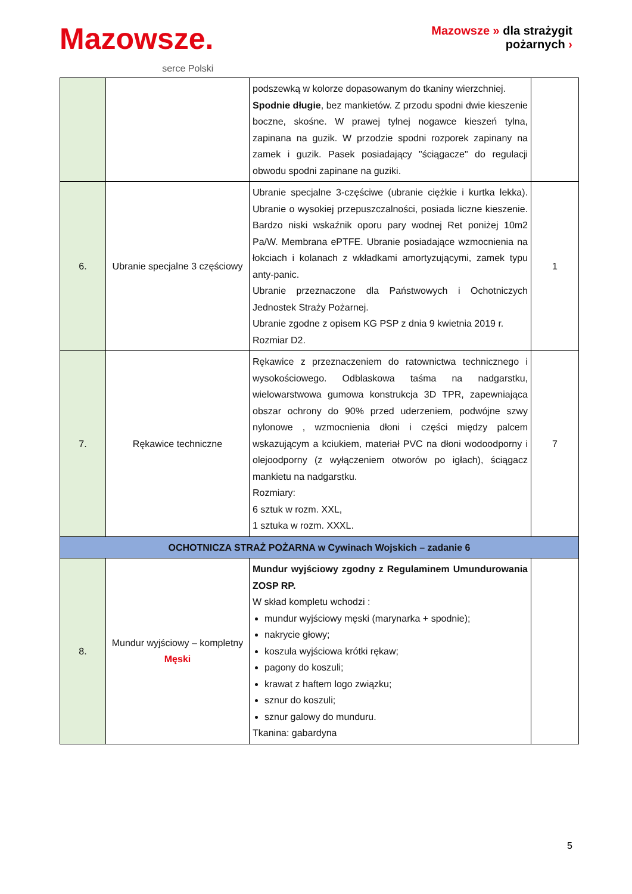Mazowsze.
serce Polski
Mazowsze » dla strażygit
pożarnych ›
| | | podszewką w kolorze dopasowanym do tkaniny wierzchniej. Spodnie długie , bez mankietów. Z przodu spodni dwie kieszenie boczne, skośne. W prawej tylnej nogawce kieszeń tylna, zapinana na guzik. W przodzie spodni rozporek zapinany na zamek i guzik. Pasek posiadający "ściągacze" do regulacji obwodu spodni zapinane na guziki. | |
| 6. | Ubranie specjalne 3 częściowy | Ubranie specjalne 3-częściwe (ubranie ciężkie i kurtka lekka). Ubranie o wysokiej przepuszczalności, posiada liczne kieszenie. Bardzo niski wskaźnik oporu pary wodnej Ret poniżej 10m2 Pa/W. Membrana ePTFE. Ubranie posiadające wzmocnienia na łokciach i kolanach z wkładkami amortyzującymi, zamek typu anty-panic. Ubranie przeznaczone dla Państwowych i Ochotniczych Jednostek Straży Pożarnej. Ubranie zgodne z opisem KG PSP z dnia 9 kwietnia 2019 r. Rozmiar D2. | 1 |
| 7. | Rękawice techniczne | Rękawice z przeznaczeniem do ratownictwa technicznego i wysokościowego. Odblaskowa taśma na nadgarstku, wielowarstwowa gumowa konstrukcja 3D TPR, zapewniająca obszar ochrony do 90% przed uderzeniem, podwójne szwy nylonowe , wzmocnienia dłoni i części między palcem wskazującym a kciukiem, materiał PVC na dłoni wodoodporny i olejoodporny (z wyłączeniem otworów po igłach), ściągacz mankietu na nadgarstku. Rozmiary: 6 sztuk w rozm. XXL, 1 sztuka w rozm. XXXL. | 7 |
| OCHOTNICZA STRAŻ POŻARNA w Cywinach Wojskich – zadanie 6 | | | |
| 8. | Mundur wyjściowy – kompletny Męski | Mundur wyjściowy zgodny z Regulaminem Umundurowania ZOSP RP. W skład kompletu wchodzi : mundur wyjściowy męski (marynarka + spodnie); nakrycie głowy; koszula wyjściowa krótki rękaw; pagony do koszuli; krawat z haftem logo związku; sznur do koszuli; sznur galowy do munduru. Tkanina: gabardyna | |
5